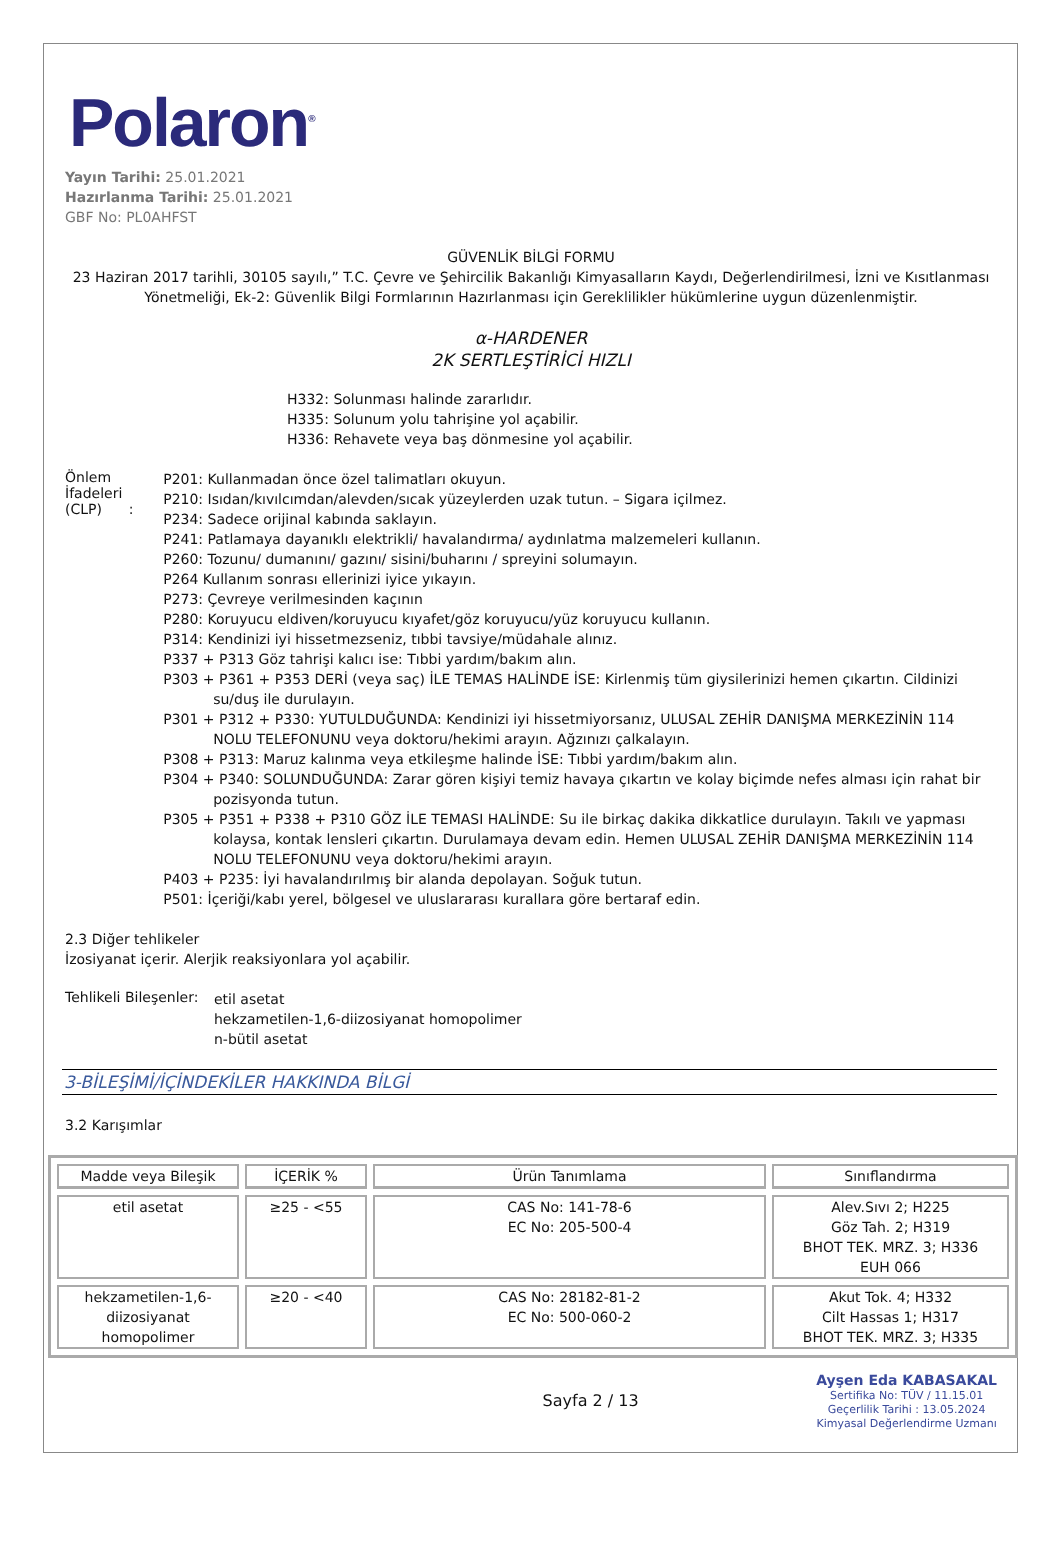Polaron<sup>®</sup>
Yayın Tarihi: 25.01.2021
Hazırlanma Tarihi: 25.01.2021
GBF No: PL0AHFST
GÜVENLİK BİLGİ FORMU
23 Haziran 2017 tarihli, 30105 sayılı,” T.C. Çevre ve Şehircilik Bakanlığı Kimyasalların Kaydı, Değerlendirilmesi, İzni ve Kısıtlanması Yönetmeliği, Ek-2: Güvenlik Bilgi Formlarının Hazırlanması için Gereklilikler hükümlerine uygun düzenlenmiştir.
α-HARDENER
2K SERTLEŞTİRİCİ HIZLI
H332: Solunması halinde zararlıdır.
H335: Solunum yolu tahrişine yol açabilir.
H336: Rehavete veya baş dönmesine yol açabilir.
Önlem İfadeleri (CLP) :
P201: Kullanmadan önce özel talimatları okuyun.
P210: Isıdan/kıvılcımdan/alevden/sıcak yüzeylerden uzak tutun. – Sigara içilmez.
P234: Sadece orijinal kabında saklayın.
P241: Patlamaya dayanıklı elektrikli/ havalandırma/ aydınlatma malzemeleri kullanın.
P260: Tozunu/ dumanını/ gazını/ sisini/buharını / spreyini solumayın.
P264 Kullanım sonrası ellerinizi iyice yıkayın.
P273: Çevreye verilmesinden kaçının
P280: Koruyucu eldiven/koruyucu kıyafet/göz koruyucu/yüz koruyucu kullanın.
P314: Kendinizi iyi hissetmezseniz, tıbbi tavsiye/müdahale alınız.
P337 + P313 Göz tahrişi kalıcı ise: Tıbbi yardım/bakım alın.
P303 + P361 + P353 DERİ (veya saç) İLE TEMAS HALİNDE İSE: Kirlenmiş tüm giysilerinizi hemen çıkartın. Cildinizi su/duş ile durulayın.
P301 + P312 + P330: YUTULDUĞUNDA: Kendinizi iyi hissetmiyorsanız, ULUSAL ZEHİR DANIŞMA MERKEZİNİN 114 NOLU TELEFONUNU veya doktoru/hekimi arayın. Ağzınızı çalkalayın.
P308 + P313: Maruz kalınma veya etkileşme halinde İSE: Tıbbi yardım/bakım alın.
P304 + P340: SOLUNDUĞUNDA: Zarar gören kişiyi temiz havaya çıkartın ve kolay biçimde nefes alması için rahat bir pozisyonda tutun.
P305 + P351 + P338 + P310 GÖZ İLE TEMASI HALİNDE: Su ile birkaç dakika dikkatlice durulayın. Takılı ve yapması kolaysa, kontak lensleri çıkartın. Durulamaya devam edin. Hemen ULUSAL ZEHİR DANIŞMA MERKEZİNİN 114 NOLU TELEFONUNU veya doktoru/hekimi arayın.
P403 + P235: İyi havalandırılmış bir alanda depolayan. Soğuk tutun.
P501: İçeriği/kabı yerel, bölgesel ve uluslararası kurallara göre bertaraf edin.
2.3 Diğer tehlikeler
İzosiyanat içerir. Alerjik reaksiyonlara yol açabilir.
Tehlikeli Bileşenler:
etil asetat
hekzametilen-1,6-diizosiyanat homopolimer
n-bütil asetat
3-BİLEŞİMİ/İÇİNDEKİLER HAKKINDA BİLGİ
3.2 Karışımlar
| Madde veya Bileşik | İÇERİK % | Ürün Tanımlama | Sınıflandırma |
| --- | --- | --- | --- |
| etil asetat | ≥25 - <55 | CAS No: 141-78-6 EC No: 205-500-4 | Alev.Sıvı 2; H225 Göz Tah. 2; H319 BHOT TEK. MRZ. 3; H336 EUH 066 |
| hekzametilen-1,6-diizosiyanat homopolimer | ≥20 - <40 | CAS No: 28182-81-2 EC No: 500-060-2 | Akut Tok. 4; H332 Cilt Hassas 1; H317 BHOT TEK. MRZ. 3; H335 |
Sayfa 2 / 13
Ayşen Eda KABASAKAL
Sertifika No: TÜV / 11.15.01
Geçerlilik Tarihi : 13.05.2024
Kimyasal Değerlendirme Uzmanı